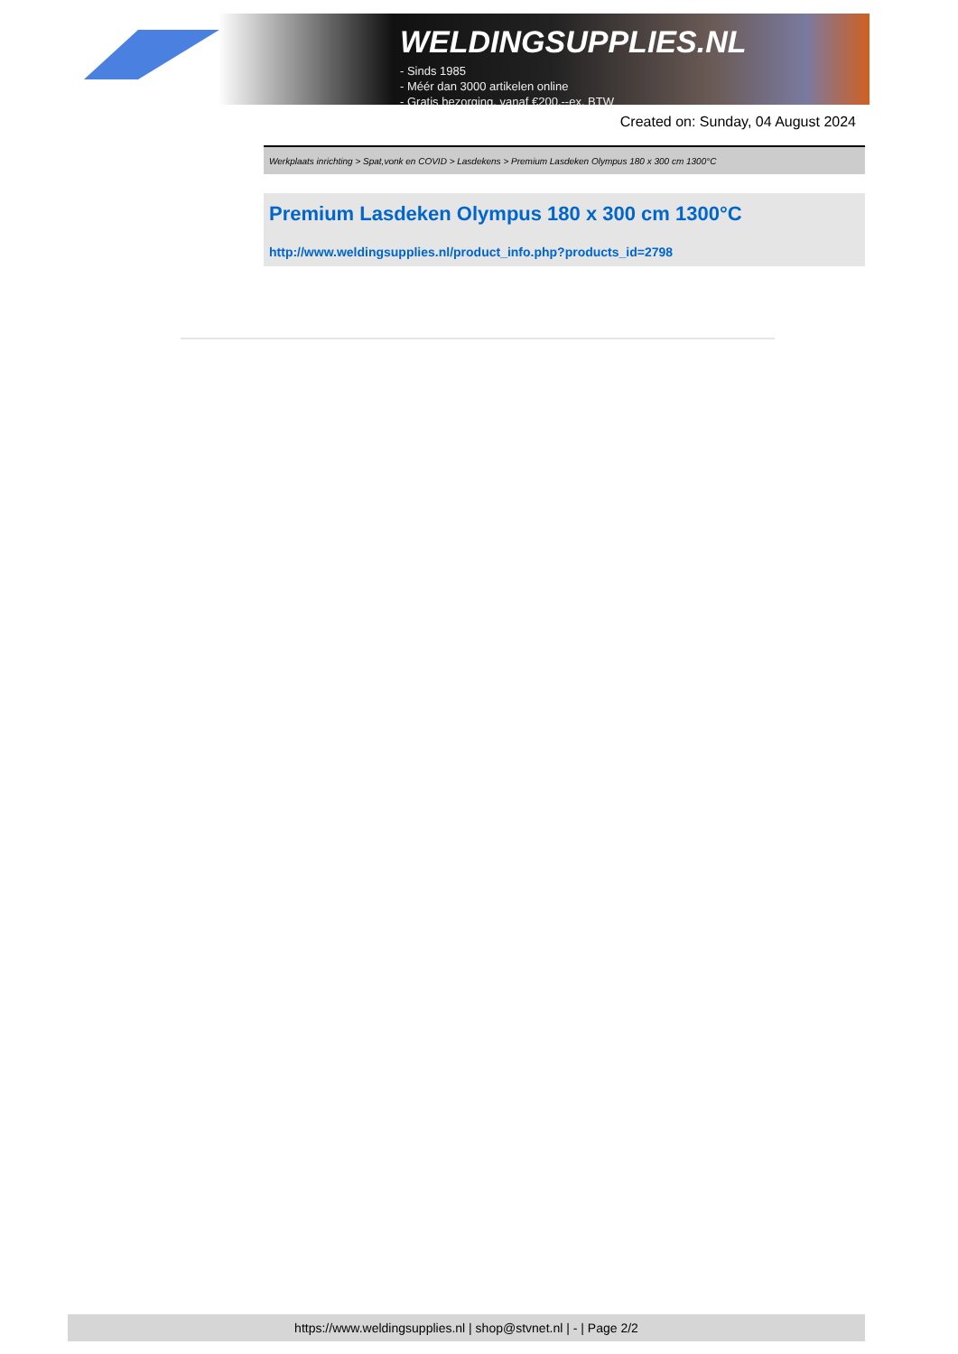WELDINGSUPPLIES.NL
- Sinds 1985
- Méér dan 3000 artikelen online
- Gratis bezorging, vanaf €200,--ex. BTW
Created on: Sunday, 04 August 2024
Werkplaats inrichting > Spat,vonk en COVID > Lasdekens > Premium Lasdeken Olympus 180 x 300 cm 1300°C
Premium Lasdeken Olympus 180 x 300 cm 1300°C
http://www.weldingsupplies.nl/product_info.php?products_id=2798
https://www.weldingsupplies.nl | shop@stvnet.nl | - | Page 2/2